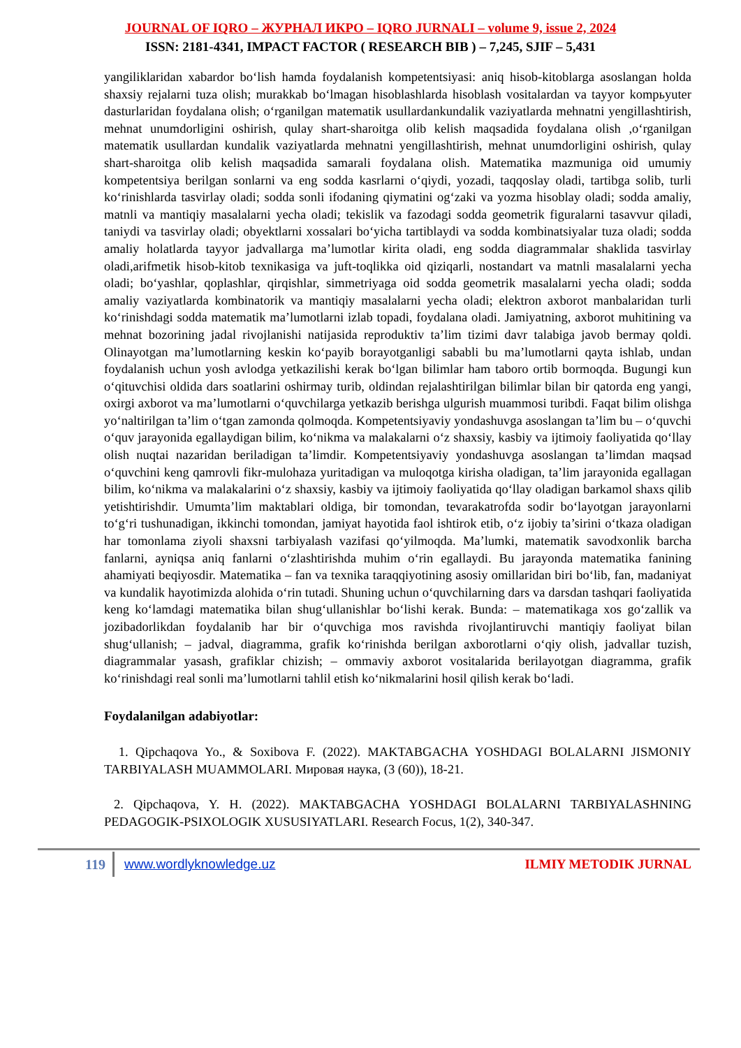JOURNAL OF IQRO – ЖУРНАЛ ИКРО – IQRO JURNALI – volume 9, issue 2, 2024
ISSN: 2181-4341, IMPACT FACTOR ( RESEARCH BIB ) – 7,245, SJIF – 5,431
yangiliklaridan xabardor bo‘lish hamda foydalanish kompetentsiyasi: aniq hisob-kitoblarga asoslangan holda shaxsiy rejalarni tuza olish; murakkab bo‘lmagan hisoblashlarda hisoblash vositalardan va tayyor kompьyuter dasturlaridan foydalana olish; o‘rganilgan matematik usullardankundalik vaziyatlarda mehnatni yengillashtirish, mehnat unumdorligini oshirish, qulay shart-sharoitga olib kelish maqsadida foydalana olish ,o‘rganilgan matematik usullardan kundalik vaziyatlarda mehnatni yengillashtirish, mehnat unumdorligini oshirish, qulay shart-sharoitga olib kelish maqsadida samarali foydalana olish. Matematika mazmuniga oid umumiy kompetentsiya berilgan sonlarni va eng sodda kasrlarni o‘qiydi, yozadi, taqqoslay oladi, tartibga solib, turli ko‘rinishlarda tasvirlay oladi; sodda sonli ifodaning qiymatini og‘zaki va yozma hisoblay oladi; sodda amaliy, matnli va mantiqiy masalalarni yecha oladi; tekislik va fazodagi sodda geometrik figuralarni tasavvur qiladi, taniydi va tasvirlay oladi; obyektlarni xossalari bo‘yicha tartiblaydi va sodda kombinatsiyalar tuza oladi; sodda amaliy holatlarda tayyor jadvallarga ma’lumotlar kirita oladi, eng sodda diagrammalar shaklida tasvirlay oladi,arifmetik hisob-kitob texnikasiga va juft-toqlikka oid qiziqarli, nostandart va matnli masalalarni yecha oladi; bo‘yashlar, qoplashlar, qirqishlar, simmetriyaga oid sodda geometrik masalalarni yecha oladi; sodda amaliy vaziyatlarda kombinatorik va mantiqiy masalalarni yecha oladi; elektron axborot manbalaridan turli ko‘rinishdagi sodda matematik ma’lumotlarni izlab topadi, foydalana oladi. Jamiyatning, axborot muhitining va mehnat bozorining jadal rivojlanishi natijasida reproduktiv ta’lim tizimi davr talabiga javob bermay qoldi. Olinayotgan ma’lumotlarning keskin ko‘payib borayotganligi sababli bu ma’lumotlarni qayta ishlab, undan foydalanish uchun yosh avlodga yetkazilishi kerak bo‘lgan bilimlar ham taboro ortib bormoqda. Bugungi kun o‘qituvchisi oldida dars soatlarini oshirmay turib, oldindan rejalashtirilgan bilimlar bilan bir qatorda eng yangi, oxirgi axborot va ma’lumotlarni o‘quvchilarga yetkazib berishga ulgurish muammosi turibdi. Faqat bilim olishga yo‘naltirilgan ta’lim o‘tgan zamonda qolmoqda. Kompetentsiyaviy yondashuvga asoslangan ta’lim bu – o‘quvchi o‘quv jarayonida egallaydigan bilim, ko‘nikma va malakalarni o‘z shaxsiy, kasbiy va ijtimoiy faoliyatida qo‘llay olish nuqtai nazaridan beriladigan ta’limdir. Kompetentsiyaviy yondashuvga asoslangan ta’limdan maqsad o‘quvchini keng qamrovli fikr-mulohaza yuritadigan va muloqotga kirisha oladigan, ta’lim jarayonida egallagan bilim, ko‘nikma va malakalarini o‘z shaxsiy, kasbiy va ijtimoiy faoliyatida qo‘llay oladigan barkamol shaxs qilib yetishtirishdir. Umumta’lim maktablari oldiga, bir tomondan, tevarakatrofda sodir bo‘layotgan jarayonlarni to‘g‘ri tushunadigan, ikkinchi tomondan, jamiyat hayotida faol ishtirok etib, o‘z ijobiy ta’sirini o‘tkaza oladigan har tomonlama ziyoli shaxsni tarbiyalash vazifasi qo‘yilmoqda. Ma’lumki, matematik savodxonlik barcha fanlarni, ayniqsa aniq fanlarni o‘zlashtirishda muhim o‘rin egallaydi. Bu jarayonda matematika fanining ahamiyati beqiyosdir. Matematika – fan va texnika taraqqiyotining asosiy omillaridan biri bo‘lib, fan, madaniyat va kundalik hayotimizda alohida o‘rin tutadi. Shuning uchun o‘quvchilarning dars va darsdan tashqari faoliyatida keng ko‘lamdagi matematika bilan shug‘ullanishlar bo‘lishi kerak. Bunda: – matematikaga xos go‘zallik va jozibadorlikdan foydalanib har bir o‘quvchiga mos ravishda rivojlantiruvchi mantiqiy faoliyat bilan shug‘ullanish; – jadval, diagramma, grafik ko‘rinishda berilgan axborotlarni o‘qiy olish, jadvallar tuzish, diagrammalar yasash, grafiklar chizish; – ommaviy axborot vositalarida berilayotgan diagramma, grafik ko‘rinishdagi real sonli ma’lumotlarni tahlil etish ko‘nikmalarini hosil qilish kerak bo‘ladi.
Foydalanilgan adabiyotlar:
1. Qipchaqova Yo., & Soxibova F. (2022). MAKTABGACHA YOSHDAGI BOLALARNI JISMONIY TARBIYALASH MUAMMOLARI. Мировая наука, (3 (60)), 18-21.
2. Qipchaqova, Y. H. (2022). MAKTABGACHA YOSHDAGI BOLALARNI TARBIYALASHNING PEDAGOGIK-PSIXOLOGIK XUSUSIYATLARI. Research Focus, 1(2), 340-347.
119
www.wordlyknowledge.uz ILMIY METODIK JURNAL